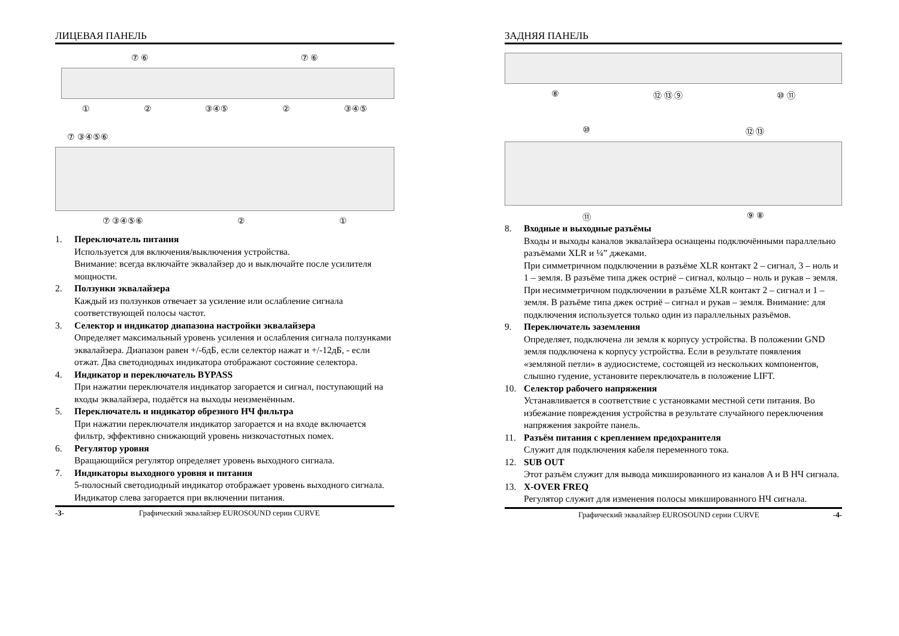ЛИЦЕВАЯ ПАНЕЛЬ
⑦ ⑥ ⑦ ⑥
① ② ③④⑤ ② ③④⑤
⑦ ③④⑤⑥
⑦ ③④⑤⑥ ② ①
1. Переключатель питания
Используется для включения/выключения устройства.
Внимание: всегда включайте эквалайзер до и выключайте после усилителя мощности.
2. Ползунки эквалайзера
Каждый из ползунков отвечает за усиление или ослабление сигнала соответствующей полосы частот.
3. Селектор и индикатор диапазона настройки эквалайзера
Определяет максимальный уровень усиления и ослабления сигнала ползунками эквалайзера. Диапазон равен +/-6дБ, если селектор нажат и +/-12дБ, - если отжат. Два светодиодных индикатора отображают состояние селектора.
4. Индикатор и переключатель BYPASS
При нажатии переключателя индикатор загорается и сигнал, поступающий на входы эквалайзера, подаётся на выходы неизменённым.
5. Переключатель и индикатор обрезного НЧ фильтра
При нажатии переключателя индикатор загорается и на входе включается фильтр, эффективно снижающий уровень низкочастотных помех.
6. Регулятор уровня
Вращающийся регулятор определяет уровень выходного сигнала.
7. Индикаторы выходного уровня и питания
5-полосный светодиодный индикатор отображает уровень выходного сигнала. Индикатор слева загорается при включении питания.
-3- Графический эквалайзер EUROSOUND серии CURVE
ЗАДНЯЯ ПАНЕЛЬ
⑧ ⑫ ⑬ ⑨ ⑩ ⑪
⑩ ⑫ ⑬
⑪ ⑨ ⑧
8. Входные и выходные разъёмы
Входы и выходы каналов эквалайзера оснащены подключёнными параллельно разъёмами XLR и ¼” джеками.
При симметричном подключении в разъёме XLR контакт 2 – сигнал, 3 – ноль и 1 – земля. В разъёме типа джек остриё – сигнал, кольцо – ноль и рукав – земля.
При несимметричном подключении в разъёме XLR контакт 2 – сигнал и 1 – земля. В разъёме типа джек остриё – сигнал и рукав – земля. Внимание: для подключения используется только один из параллельных разъёмов.
9. Переключатель заземления
Определяет, подключена ли земля к корпусу устройства. В положении GND земля подключена к корпусу устройства. Если в результате появления «земляной петли» в аудиосистеме, состоящей из нескольких компонентов, слышно гудение, установите переключатель в положение LIFT.
10. Селектор рабочего напряжения
Устанавливается в соответствие с установками местной сети питания. Во избежание повреждения устройства в результате случайного переключения напряжения закройте панель.
11. Разъём питания с креплением предохранителя
Служит для подключения кабеля переменного тока.
12. SUB OUT
Этот разъём служит для вывода микшированного из каналов A и B НЧ сигнала.
13. X-OVER FREQ
Регулятор служит для изменения полосы микшированного НЧ сигнала.
Графический эквалайзер EUROSOUND серии CURVE -4-